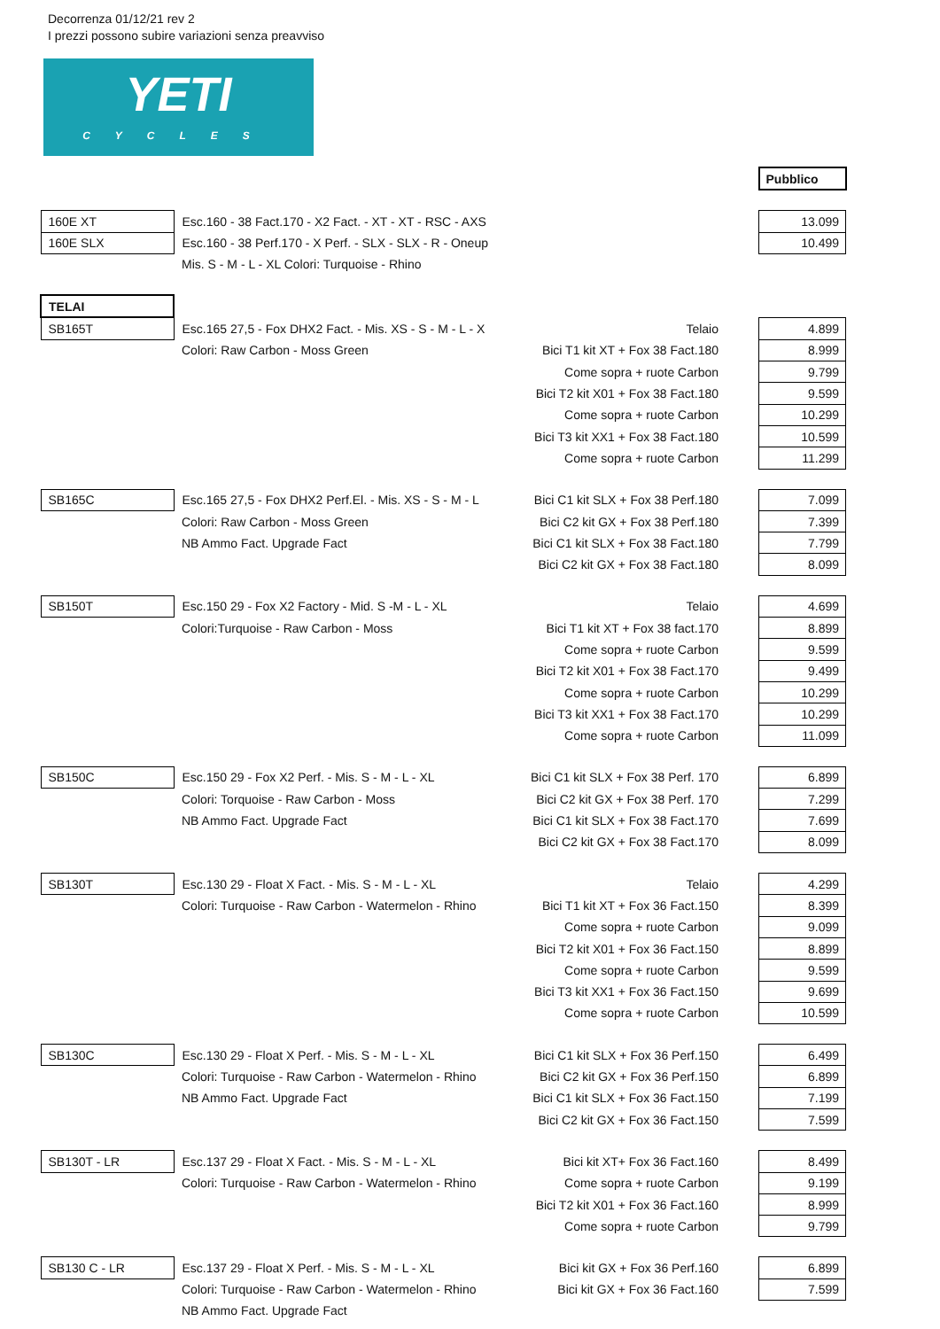Decorrenza 01/12/21 rev 2
I prezzi possono subire variazioni senza preavviso
YETI
CYCLES
| | | | Pubblico |
| 160E XT | Esc.160 - 38 Fact.170 - X2 Fact. - XT - XT - RSC - AXS | | 13.099 |
| 160E SLX | Esc.160 - 38 Perf.170 - X Perf. - SLX - SLX - R - Oneup | | 10.499 |
| | Mis. S - M - L - XL Colori: Turquoise - Rhino | | |
| TELAI | | | |
| SB165T | Esc.165 27,5 - Fox DHX2 Fact. - Mis. XS - S - M - L - X | Telaio | 4.899 |
| | Colori: Raw Carbon - Moss Green | Bici T1 kit XT + Fox 38 Fact.180 | 8.999 |
| | | Come sopra + ruote Carbon | 9.799 |
| | | Bici T2 kit X01 + Fox 38 Fact.180 | 9.599 |
| | | Come sopra + ruote Carbon | 10.299 |
| | | Bici T3 kit XX1 + Fox 38 Fact.180 | 10.599 |
| | | Come sopra + ruote Carbon | 11.299 |
| SB165C | Esc.165 27,5 - Fox DHX2 Perf.El. - Mis. XS - S - M - L | Bici C1 kit SLX + Fox 38 Perf.180 | 7.099 |
| | Colori: Raw Carbon - Moss Green | Bici C2 kit GX + Fox 38 Perf.180 | 7.399 |
| | NB Ammo Fact. Upgrade Fact | Bici C1 kit SLX + Fox 38 Fact.180 | 7.799 |
| | | Bici C2 kit GX + Fox 38 Fact.180 | 8.099 |
| SB150T | Esc.150 29 - Fox X2 Factory - Mid. S -M - L - XL | Telaio | 4.699 |
| | Colori:Turquoise - Raw Carbon - Moss | Bici T1 kit XT + Fox 38 fact.170 | 8.899 |
| | | Come sopra + ruote Carbon | 9.599 |
| | | Bici T2 kit X01 + Fox 38 Fact.170 | 9.499 |
| | | Come sopra + ruote Carbon | 10.299 |
| | | Bici T3 kit XX1 + Fox 38 Fact.170 | 10.299 |
| | | Come sopra + ruote Carbon | 11.099 |
| SB150C | Esc.150 29 - Fox X2 Perf. - Mis. S - M - L - XL | Bici C1 kit SLX + Fox 38 Perf. 170 | 6.899 |
| | Colori: Torquoise - Raw Carbon - Moss | Bici C2 kit GX + Fox 38 Perf. 170 | 7.299 |
| | NB Ammo Fact. Upgrade Fact | Bici C1 kit SLX + Fox 38 Fact.170 | 7.699 |
| | | Bici C2 kit GX + Fox 38 Fact.170 | 8.099 |
| SB130T | Esc.130 29 - Float X Fact. - Mis. S - M - L - XL | Telaio | 4.299 |
| | Colori: Turquoise - Raw Carbon - Watermelon - Rhino | Bici T1 kit XT + Fox 36 Fact.150 | 8.399 |
| | | Come sopra + ruote Carbon | 9.099 |
| | | Bici T2 kit X01 + Fox 36 Fact.150 | 8.899 |
| | | Come sopra + ruote Carbon | 9.599 |
| | | Bici T3 kit XX1 + Fox 36 Fact.150 | 9.699 |
| | | Come sopra + ruote Carbon | 10.599 |
| SB130C | Esc.130 29 - Float X Perf. - Mis. S - M - L - XL | Bici C1 kit SLX + Fox 36 Perf.150 | 6.499 |
| | Colori: Turquoise - Raw Carbon - Watermelon - Rhino | Bici C2 kit GX + Fox 36 Perf.150 | 6.899 |
| | NB Ammo Fact. Upgrade Fact | Bici C1 kit SLX + Fox 36 Fact.150 | 7.199 |
| | | Bici C2 kit GX + Fox 36 Fact.150 | 7.599 |
| SB130T - LR | Esc.137 29 - Float X Fact. - Mis. S - M - L - XL | Bici kit XT+ Fox 36 Fact.160 | 8.499 |
| | Colori: Turquoise - Raw Carbon - Watermelon - Rhino | Come sopra + ruote Carbon | 9.199 |
| | | Bici T2 kit X01 + Fox 36 Fact.160 | 8.999 |
| | | Come sopra + ruote Carbon | 9.799 |
| SB130 C - LR | Esc.137 29 - Float X Perf. - Mis. S - M - L - XL | Bici kit GX + Fox 36 Perf.160 | 6.899 |
| | Colori: Turquoise - Raw Carbon - Watermelon - Rhino | Bici kit GX + Fox 36 Fact.160 | 7.599 |
| | NB Ammo Fact. Upgrade Fact | | |